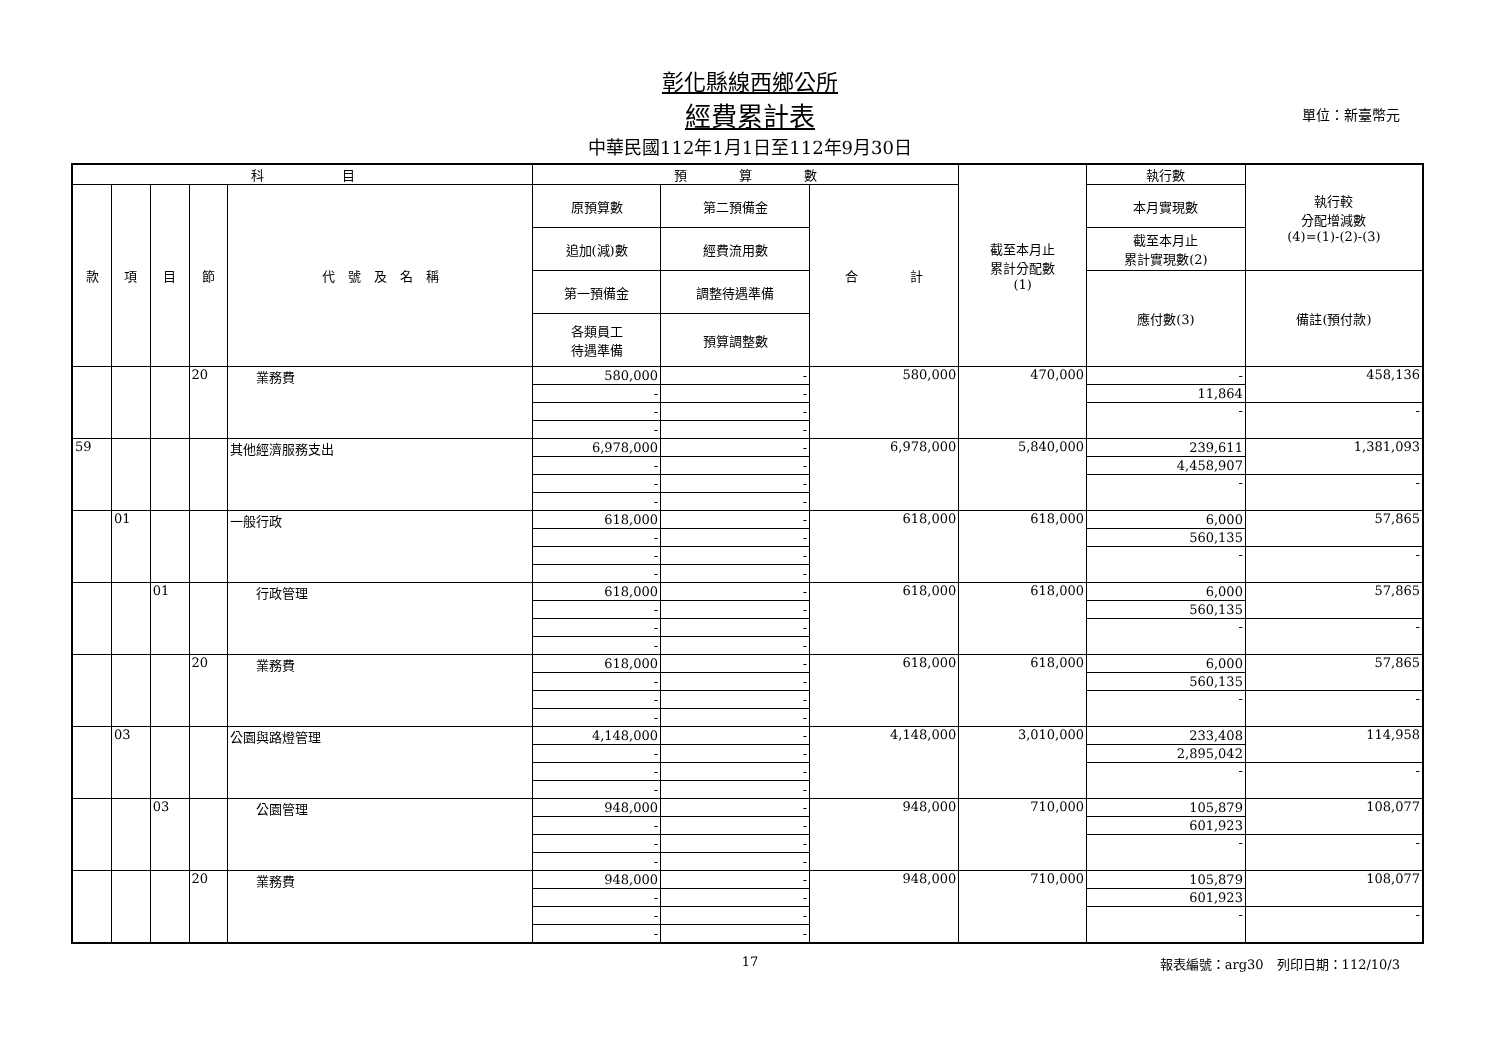彰化縣線西鄉公所
經費累計表 單位：新臺幣元
中華民國112年1月1日至112年9月30日
| 科 目 | | | | | 預 算 數 | | | 截至本月止 累計分配數 (1) | 執行數 | 執行較 分配增減數 (4)=(1)-(2)-(3) |
| --- | --- | --- | --- | --- | --- | --- | --- | --- | --- | --- |
| 款 | 項 | 目 | 節 | 代 號 及 名 稱 | 原預算數 | 第二預備金 | 合 計 | | 本月實現數 | |
| | | | | | 追加(減)數 | 經費流用數 | | | 截至本月止 累計實現數(2) | |
| | | | | | 第一預備金 | 調整待遇準備 | | | 應付數(3) | 備註(預付款) |
| | | | | | 各類員工 待遇準備 | 預算調整數 | | | | |
| | | | 20 | 業務費 | 580,000 | - | 580,000 | 470,000 | - | 458,136 |
| | | | | | - | - | | | 11,864 | |
| | | | | | - | - | | | - | - |
| | | | | | - | - | | | | |
| 59 | | | | 其他經濟服務支出 | 6,978,000 | - | 6,978,000 | 5,840,000 | 239,611 | 1,381,093 |
| | | | | | - | - | | | 4,458,907 | |
| | | | | | - | - | | | - | - |
| | | | | | - | - | | | | |
| | 01 | | | 一般行政 | 618,000 | - | 618,000 | 618,000 | 6,000 | 57,865 |
| | | | | | - | - | | | 560,135 | |
| | | | | | - | - | | | - | - |
| | | | | | - | - | | | | |
| | | 01 | | 行政管理 | 618,000 | - | 618,000 | 618,000 | 6,000 | 57,865 |
| | | | | | - | - | | | 560,135 | |
| | | | | | - | - | | | - | - |
| | | | | | - | - | | | | |
| | | | 20 | 業務費 | 618,000 | - | 618,000 | 618,000 | 6,000 | 57,865 |
| | | | | | - | - | | | 560,135 | |
| | | | | | - | - | | | - | - |
| | | | | | - | - | | | | |
| | 03 | | | 公園與路燈管理 | 4,148,000 | - | 4,148,000 | 3,010,000 | 233,408 | 114,958 |
| | | | | | - | - | | | 2,895,042 | |
| | | | | | - | - | | | - | - |
| | | | | | - | - | | | | |
| | | 03 | | 公園管理 | 948,000 | - | 948,000 | 710,000 | 105,879 | 108,077 |
| | | | | | - | - | | | 601,923 | |
| | | | | | - | - | | | - | - |
| | | | | | - | - | | | | |
| | | | 20 | 業務費 | 948,000 | - | 948,000 | 710,000 | 105,879 | 108,077 |
| | | | | | - | - | | | 601,923 | |
| | | | | | - | - | | | - | - |
| | | | | | - | - | | | | |
17
報表編號：arg30　列印日期：112/10/3